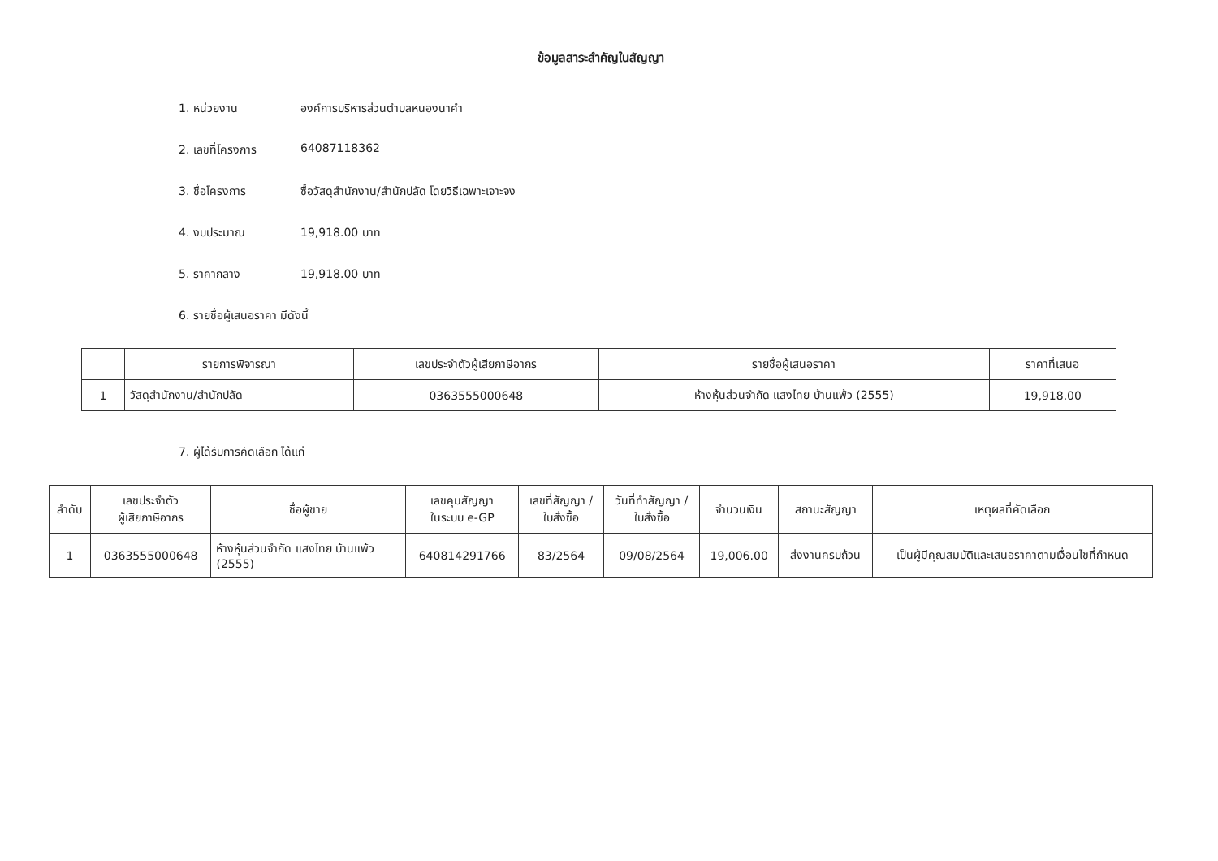ข้อมูลสาระสำคัญในสัญญา
1. หน่วยงาน องค์การบริหารส่วนตำบลหนองนาคำ
2. เลขที่โครงการ 64087118362
3. ชื่อโครงการ ซื้อวัสดุสำนักงาน/สำนักปลัด โดยวิธีเฉพาะเจาะจง
4. งบประมาณ 19,918.00 บาท
5. ราคากลาง 19,918.00 บาท
6. รายชื่อผู้เสนอราคา มีดังนี้
| | รายการพิจารณา | เลขประจำตัวผู้เสียภาษีอากร | รายชื่อผู้เสนอราคา | ราคาที่เสนอ |
| --- | --- | --- | --- | --- |
| 1 | วัสดุสำนักงาน/สำนักปลัด | 0363555000648 | ห้างหุ้นส่วนจำกัด แสงไทย บ้านแพ้ว (2555) | 19,918.00 |
7. ผู้ได้รับการคัดเลือก ได้แก่
| ลำดับ | เลขประจำตัว ผู้เสียภาษีอากร | ชื่อผู้ขาย | เลขคุมสัญญา ในระบบ e-GP | เลขที่สัญญา / ใบสั่งซื้อ | วันที่ทำสัญญา / ใบสั่งซื้อ | จำนวนเงิน | สถานะสัญญา | เหตุผลที่คัดเลือก |
| --- | --- | --- | --- | --- | --- | --- | --- | --- |
| 1 | 0363555000648 | ห้างหุ้นส่วนจำกัด แสงไทย บ้านแพ้ว (2555) | 640814291766 | 83/2564 | 09/08/2564 | 19,006.00 | ส่งงานครบถ้วน | เป็นผู้มีคุณสมบัติและเสนอราคาตามเงื่อนไขที่กำหนด |